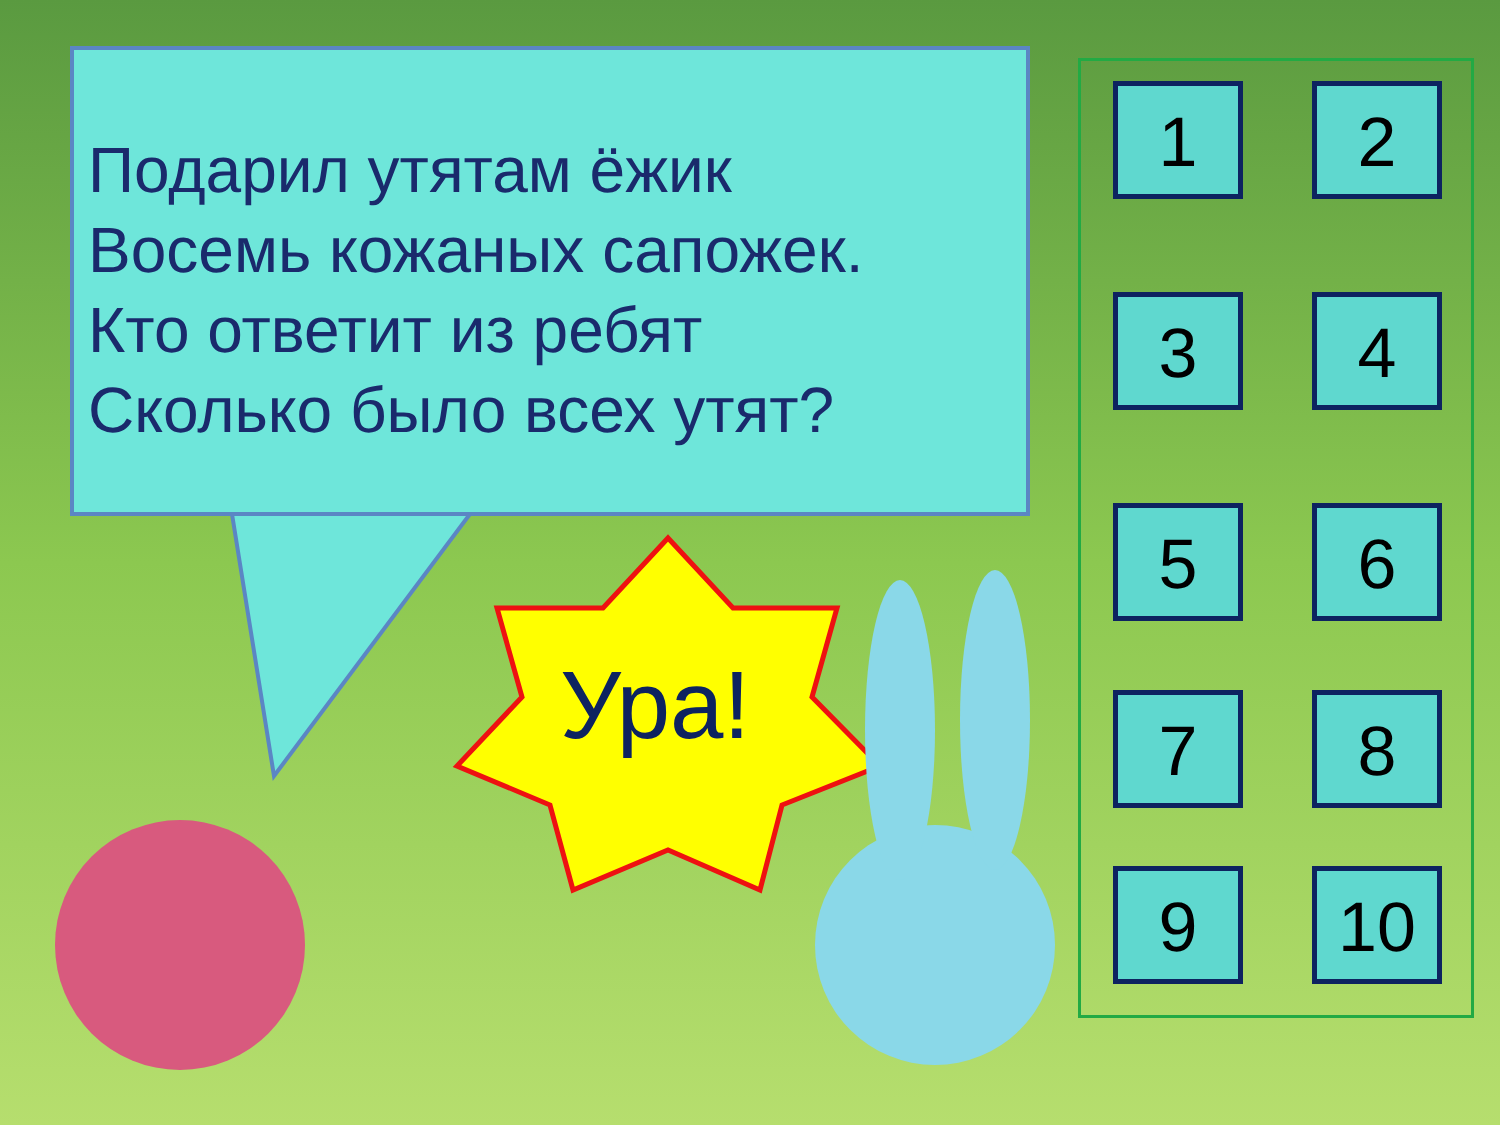Подарил утятам ёжик
Восемь кожаных сапожек.
Кто ответит из ребят
Сколько было всех утят?
Ура!
1 2
3 4
5 6
7 8
9 10